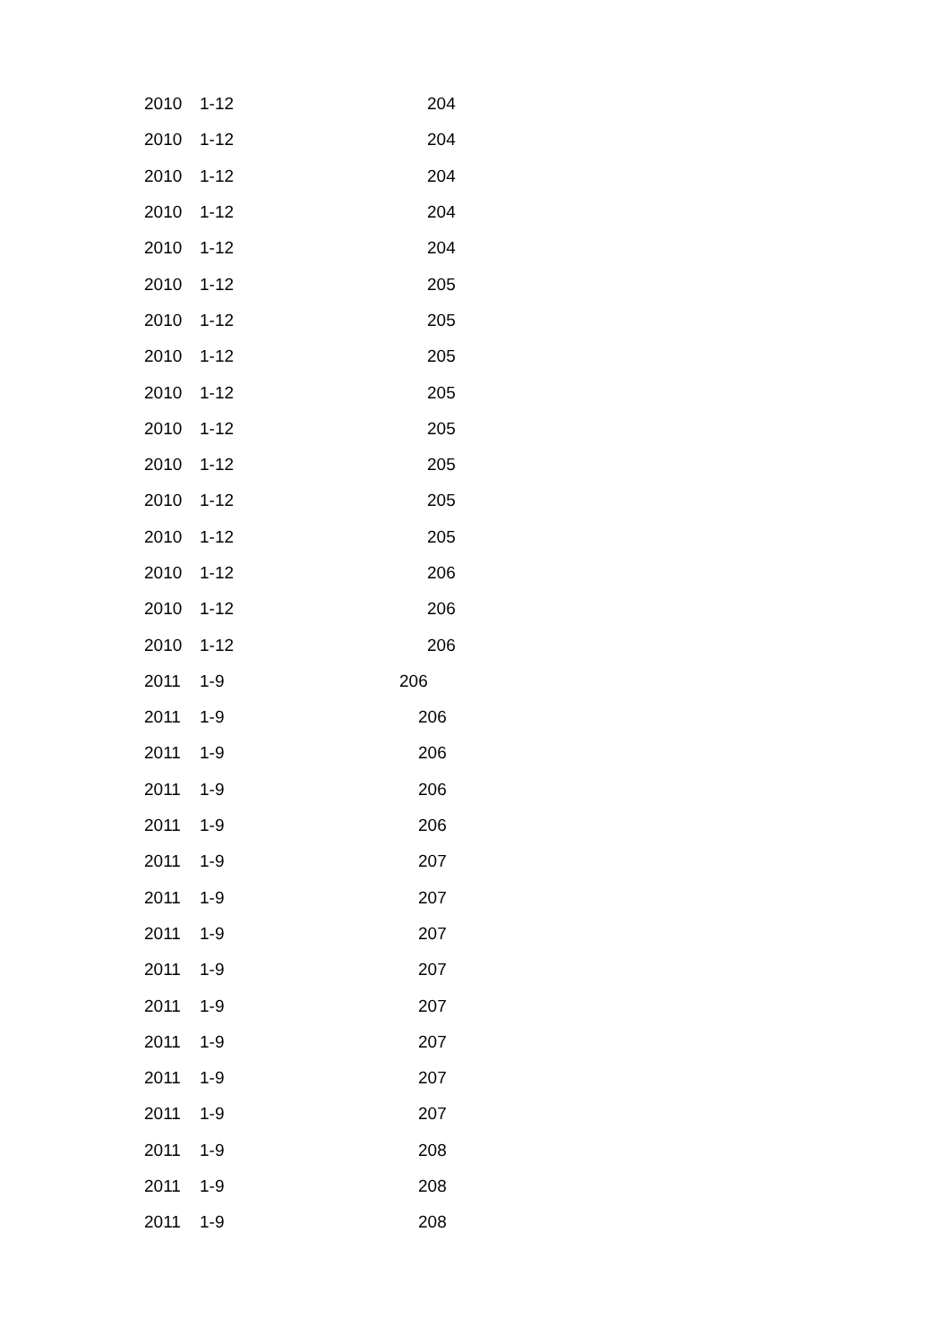2010 1-12 204
2010 1-12 204
2010 1-12 204
2010 1-12 204
2010 1-12 204
2010 1-12 205
2010 1-12 205
2010 1-12 205
2010 1-12 205
2010 1-12 205
2010 1-12 205
2010 1-12 205
2010 1-12 205
2010 1-12 206
2010 1-12 206
2010 1-12 206
2011 1-9 206
2011 1-9 206
2011 1-9 206
2011 1-9 206
2011 1-9 206
2011 1-9 207
2011 1-9 207
2011 1-9 207
2011 1-9 207
2011 1-9 207
2011 1-9 207
2011 1-9 207
2011 1-9 207
2011 1-9 208
2011 1-9 208
2011 1-9 208